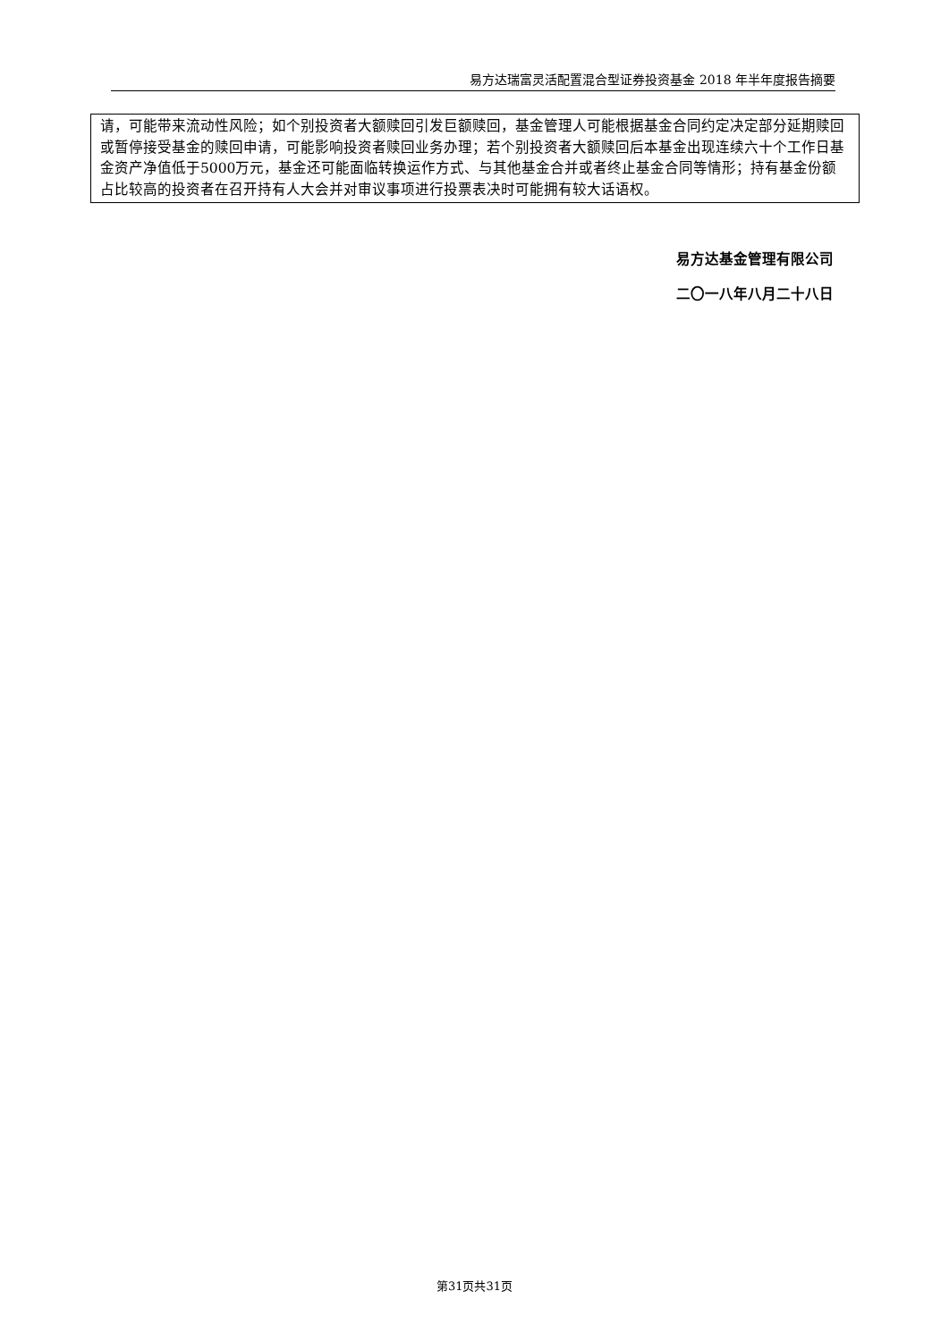易方达瑞富灵活配置混合型证券投资基金 2018 年半年度报告摘要
请，可能带来流动性风险；如个别投资者大额赎回引发巨额赎回，基金管理人可能根据基金合同约定决定部分延期赎回或暂停接受基金的赎回申请，可能影响投资者赎回业务办理；若个别投资者大额赎回后本基金出现连续六十个工作日基金资产净值低于5000万元，基金还可能面临转换运作方式、与其他基金合并或者终止基金合同等情形；持有基金份额占比较高的投资者在召开持有人大会并对审议事项进行投票表决时可能拥有较大话语权。
易方达基金管理有限公司
二〇一八年八月二十八日
第31页共31页